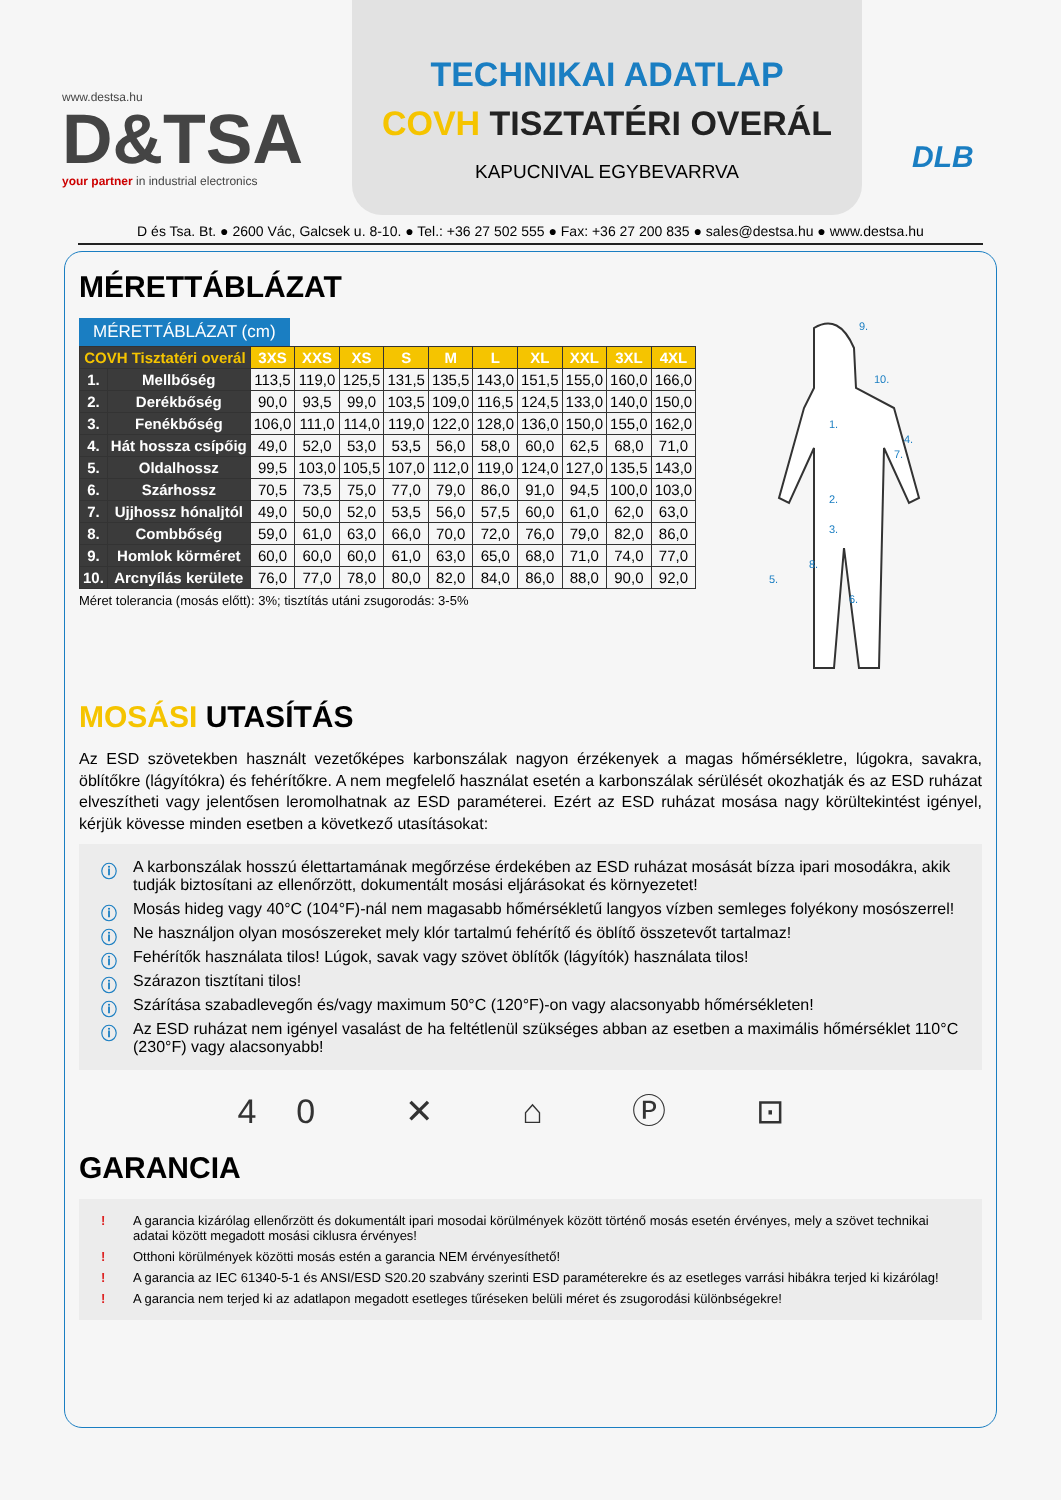www.destsa.hu
D&TSA
your partner in industrial electronics
TECHNIKAI ADATLAP
COVH TISZTATÉRI OVERÁL
KAPUCNIVAL EGYBEVARRVA
DLB
D és Tsa. Bt. ● 2600 Vác, Galcsek u. 8-10. ● Tel.: +36 27 502 555 ● Fax: +36 27 200 835 ● sales@destsa.hu ● www.destsa.hu
MÉRETTÁBLÁZAT
MÉRETTÁBLÁZAT (cm)
| COVH Tisztatéri overál | | 3XS | XXS | XS | S | M | L | XL | XXL | 3XL | 4XL |
| --- | --- | --- | --- | --- | --- | --- | --- | --- | --- | --- | --- |
| 1. | Mellbőség | 113,5 | 119,0 | 125,5 | 131,5 | 135,5 | 143,0 | 151,5 | 155,0 | 160,0 | 166,0 |
| 2. | Derékbőség | 90,0 | 93,5 | 99,0 | 103,5 | 109,0 | 116,5 | 124,5 | 133,0 | 140,0 | 150,0 |
| 3. | Fenékbőség | 106,0 | 111,0 | 114,0 | 119,0 | 122,0 | 128,0 | 136,0 | 150,0 | 155,0 | 162,0 |
| 4. | Hát hossza csípőig | 49,0 | 52,0 | 53,0 | 53,5 | 56,0 | 58,0 | 60,0 | 62,5 | 68,0 | 71,0 |
| 5. | Oldalhossz | 99,5 | 103,0 | 105,5 | 107,0 | 112,0 | 119,0 | 124,0 | 127,0 | 135,5 | 143,0 |
| 6. | Szárhossz | 70,5 | 73,5 | 75,0 | 77,0 | 79,0 | 86,0 | 91,0 | 94,5 | 100,0 | 103,0 |
| 7. | Ujjhossz hónaljtól | 49,0 | 50,0 | 52,0 | 53,5 | 56,0 | 57,5 | 60,0 | 61,0 | 62,0 | 63,0 |
| 8. | Combbőség | 59,0 | 61,0 | 63,0 | 66,0 | 70,0 | 72,0 | 76,0 | 79,0 | 82,0 | 86,0 |
| 9. | Homlok körméret | 60,0 | 60,0 | 60,0 | 61,0 | 63,0 | 65,0 | 68,0 | 71,0 | 74,0 | 77,0 |
| 10. | Arcnyílás kerülete | 76,0 | 77,0 | 78,0 | 80,0 | 82,0 | 84,0 | 86,0 | 88,0 | 90,0 | 92,0 |
Méret tolerancia (mosás előtt): 3%; tisztítás utáni zsugorodás: 3-5%
9.
10.
1.
4.
2.
3.
8.
5.
6.
7.
MOSÁSI UTASÍTÁS
Az ESD szövetekben használt vezetőképes karbonszálak nagyon érzékenyek a magas hőmérsékletre, lúgokra, savakra, öblítőkre (lágyítókra) és fehérítőkre. A nem megfelelő használat esetén a karbonszálak sérülését okozhatják és az ESD ruházat elveszítheti vagy jelentősen leromolhatnak az ESD paraméterei. Ezért az ESD ruházat mosása nagy körültekintést igényel, kérjük kövesse minden esetben a következő utasításokat:
ⓘ A karbonszálak hosszú élettartamának megőrzése érdekében az ESD ruházat mosását bízza ipari mosodákra, akik tudják biztosítani az ellenőrzött, dokumentált mosási eljárásokat és környezetet!
ⓘ Mosás hideg vagy 40°C (104°F)-nál nem magasabb hőmérsékletű langyos vízben semleges folyékony mosószerrel!
ⓘ Ne használjon olyan mosószereket mely klór tartalmú fehérítő és öblítő összetevőt tartalmaz!
ⓘ Fehérítők használata tilos! Lúgok, savak vagy szövet öblítők (lágyítók) használata tilos!
ⓘ Szárazon tisztítani tilos!
ⓘ Szárítása szabadlevegőn és/vagy maximum 50°C (120°F)-on vagy alacsonyabb hőmérsékleten!
ⓘ Az ESD ruházat nem igényel vasalást de ha feltétlenül szükséges abban az esetben a maximális hőmérséklet 110°C (230°F) vagy alacsonyabb!
40 ✕ ⌂ Ⓟ ⊡
GARANCIA
! A garancia kizárólag ellenőrzött és dokumentált ipari mosodai körülmények között történő mosás esetén érvényes, mely a szövet technikai adatai között megadott mosási ciklusra érvényes!
! Otthoni körülmények közötti mosás estén a garancia NEM érvényesíthető!
! A garancia az IEC 61340-5-1 és ANSI/ESD S20.20 szabvány szerinti ESD paraméterekre és az esetleges varrási hibákra terjed ki kizárólag!
! A garancia nem terjed ki az adatlapon megadott esetleges tűréseken belüli méret és zsugorodási különbségekre!